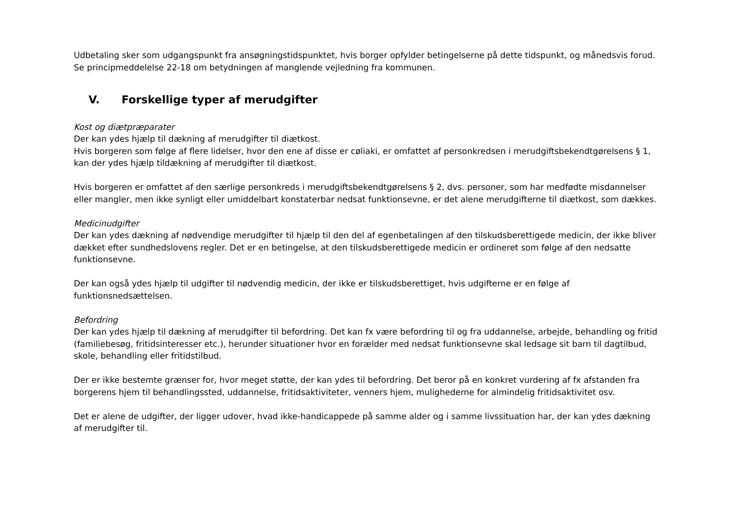Udbetaling sker som udgangspunkt fra ansøgningstidspunktet, hvis borger opfylder betingelserne på dette tidspunkt, og månedsvis forud. Se principmeddelelse 22-18 om betydningen af manglende vejledning fra kommunen.
V. Forskellige typer af merudgifter
Kost og diætpræparater
Der kan ydes hjælp til dækning af merudgifter til diætkost.
Hvis borgeren som følge af flere lidelser, hvor den ene af disse er cøliaki, er omfattet af personkredsen i merudgiftsbekendtgørelsens § 1, kan der ydes hjælp tildækning af merudgifter til diætkost.
Hvis borgeren er omfattet af den særlige personkreds i merudgiftsbekendtgørelsens § 2, dvs. personer, som har medfødte misdannelser eller mangler, men ikke synligt eller umiddelbart konstaterbar nedsat funktionsevne, er det alene merudgifterne til diætkost, som dækkes.
Medicinudgifter
Der kan ydes dækning af nødvendige merudgifter til hjælp til den del af egenbetalingen af den tilskudsberettigede medicin, der ikke bliver dækket efter sundhedslovens regler. Det er en betingelse, at den tilskudsberettigede medicin er ordineret som følge af den nedsatte funktionsevne.
Der kan også ydes hjælp til udgifter til nødvendig medicin, der ikke er tilskudsberettiget, hvis udgifterne er en følge af funktionsnedsættelsen.
Befordring
Der kan ydes hjælp til dækning af merudgifter til befordring. Det kan fx være befordring til og fra uddannelse, arbejde, behandling og fritid (familiebesøg, fritidsinteresser etc.), herunder situationer hvor en forælder med nedsat funktionsevne skal ledsage sit barn til dagtilbud, skole, behandling eller fritidstilbud.
Der er ikke bestemte grænser for, hvor meget støtte, der kan ydes til befordring. Det beror på en konkret vurdering af fx afstanden fra borgerens hjem til behandlingssted, uddannelse, fritidsaktiviteter, venners hjem, mulighederne for almindelig fritidsaktivitet osv.
Det er alene de udgifter, der ligger udover, hvad ikke-handicappede på samme alder og i samme livssituation har, der kan ydes dækning af merudgifter til.